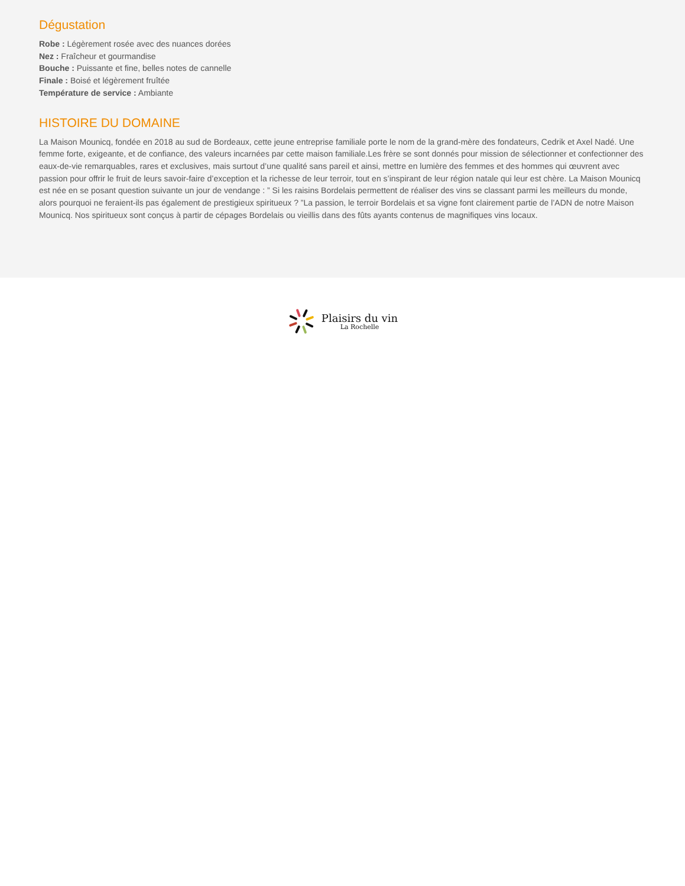Dégustation
Robe : Légèrement rosée avec des nuances dorées
Nez : Fraîcheur et gourmandise
Bouche : Puissante et fine, belles notes de cannelle
Finale : Boisé et légèrement fruîtée
Température de service : Ambiante
HISTOIRE DU DOMAINE
La Maison Mounicq, fondée en 2018 au sud de Bordeaux, cette jeune entreprise familiale porte le nom de la grand-mère des fondateurs, Cedrik et Axel Nadé. Une femme forte, exigeante, et de confiance, des valeurs incarnées par cette maison familiale.Les frère se sont donnés pour mission de sélectionner et confectionner des eaux-de-vie remarquables, rares et exclusives, mais surtout d’une qualité sans pareil et ainsi, mettre en lumière des femmes et des hommes qui œuvrent avec passion pour offrir le fruit de leurs savoir-faire d’exception et la richesse de leur terroir, tout en s’inspirant de leur région natale qui leur est chère. La Maison Mounicq est née en se posant question suivante un jour de vendange : ” Si les raisins Bordelais permettent de réaliser des vins se classant parmi les meilleurs du monde, alors pourquoi ne feraient-ils pas également de prestigieux spiritueux ? ”La passion, le terroir Bordelais et sa vigne font clairement partie de l’ADN de notre Maison Mounicq. Nos spiritueux sont conçus à partir de cépages Bordelais ou vieillis dans des fûts ayants contenus de magnifiques vins locaux.
Plaisirs du vin
La Rochelle